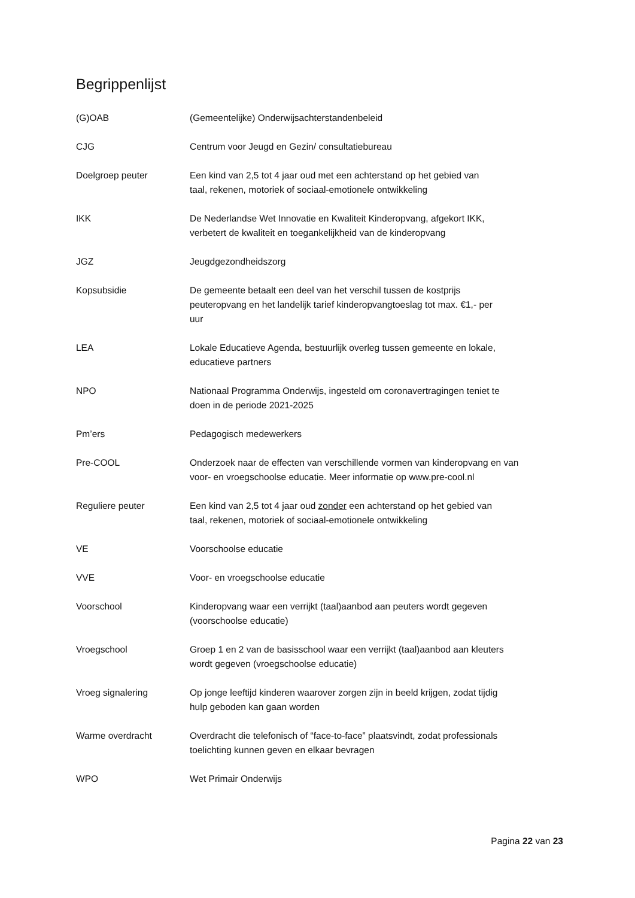Begrippenlijst
(G)OAB (Gemeentelijke) Onderwijsachterstandenbeleid
CJG Centrum voor Jeugd en Gezin/ consultatiebureau
Doelgroep peuter Een kind van 2,5 tot 4 jaar oud met een achterstand op het gebied van
taal, rekenen, motoriek of sociaal-emotionele ontwikkeling
IKK De Nederlandse Wet Innovatie en Kwaliteit Kinderopvang, afgekort IKK,
verbetert de kwaliteit en toegankelijkheid van de kinderopvang
JGZ Jeugdgezondheidszorg
Kopsubsidie De gemeente betaalt een deel van het verschil tussen de kostprijs
peuteropvang en het landelijk tarief kinderopvangtoeslag tot max. €1,- per
uur
LEA Lokale Educatieve Agenda, bestuurlijk overleg tussen gemeente en lokale,
educatieve partners
NPO Nationaal Programma Onderwijs, ingesteld om coronavertragingen teniet te
doen in de periode 2021-2025
Pm’ers Pedagogisch medewerkers
Pre-COOL Onderzoek naar de effecten van verschillende vormen van kinderopvang en van
voor- en vroegschoolse educatie. Meer informatie op www.pre-cool.nl
Reguliere peuter Een kind van 2,5 tot 4 jaar oud zonder een achterstand op het gebied van
taal, rekenen, motoriek of sociaal-emotionele ontwikkeling
VE Voorschoolse educatie
VVE Voor- en vroegschoolse educatie
Voorschool Kinderopvang waar een verrijkt (taal)aanbod aan peuters wordt gegeven
(voorschoolse educatie)
Vroegschool Groep 1 en 2 van de basisschool waar een verrijkt (taal)aanbod aan kleuters
wordt gegeven (vroegschoolse educatie)
Vroeg signalering Op jonge leeftijd kinderen waarover zorgen zijn in beeld krijgen, zodat tijdig
hulp geboden kan gaan worden
Warme overdracht Overdracht die telefonisch of “face-to-face” plaatsvindt, zodat professionals
toelichting kunnen geven en elkaar bevragen
WPO Wet Primair Onderwijs
Pagina 22 van 23